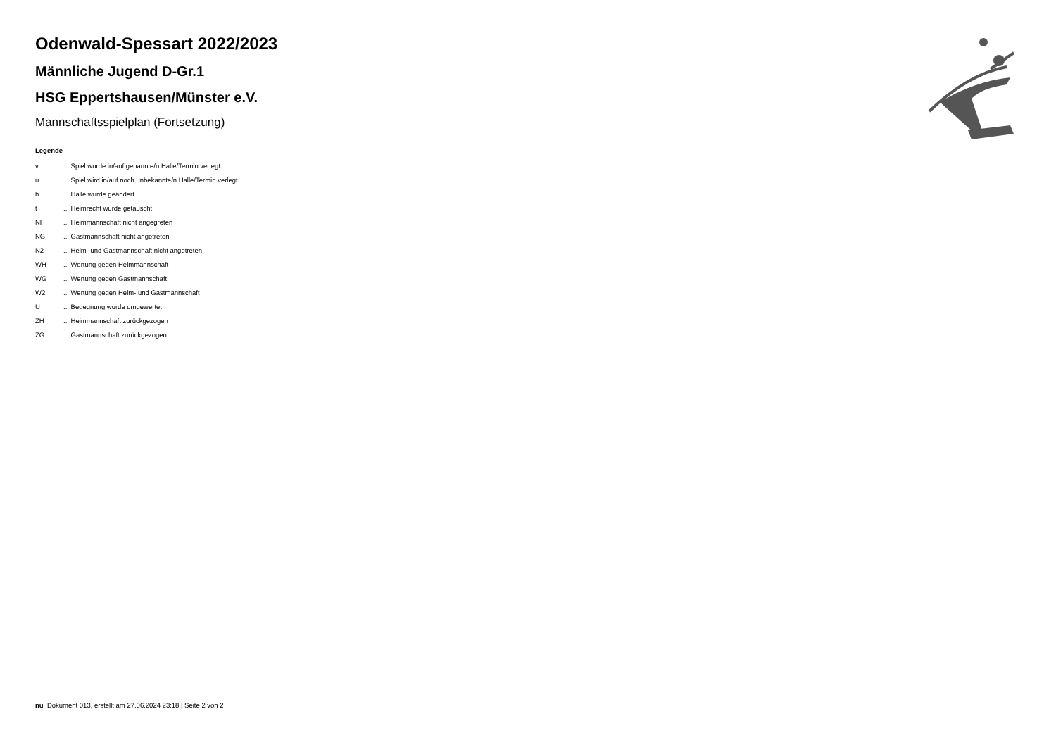Odenwald-Spessart 2022/2023
Männliche Jugend D-Gr.1
HSG Eppertshausen/Münster e.V.
Mannschaftsspielplan (Fortsetzung)
Legende
| v | ... Spiel wurde in/auf genannte/n Halle/Termin verlegt |
| u | ... Spiel wird in/auf noch unbekannte/n Halle/Termin verlegt |
| h | ... Halle wurde geändert |
| t | ... Heimrecht wurde getauscht |
| NH | ... Heimmannschaft nicht angegreten |
| NG | ... Gastmannschaft nicht angetreten |
| N2 | ... Heim- und Gastmannschaft nicht angetreten |
| WH | ... Wertung gegen Heimmannschaft |
| WG | ... Wertung gegen Gastmannschaft |
| W2 | ... Wertung gegen Heim- und Gastmannschaft |
| U | ... Begegnung wurde umgewertet |
| ZH | ... Heimmannschaft zurückgezogen |
| ZG | ... Gastmannschaft zurückgezogen |
nu .Dokument 013, erstellt am 27.06.2024 23:18 | Seite 2 von 2